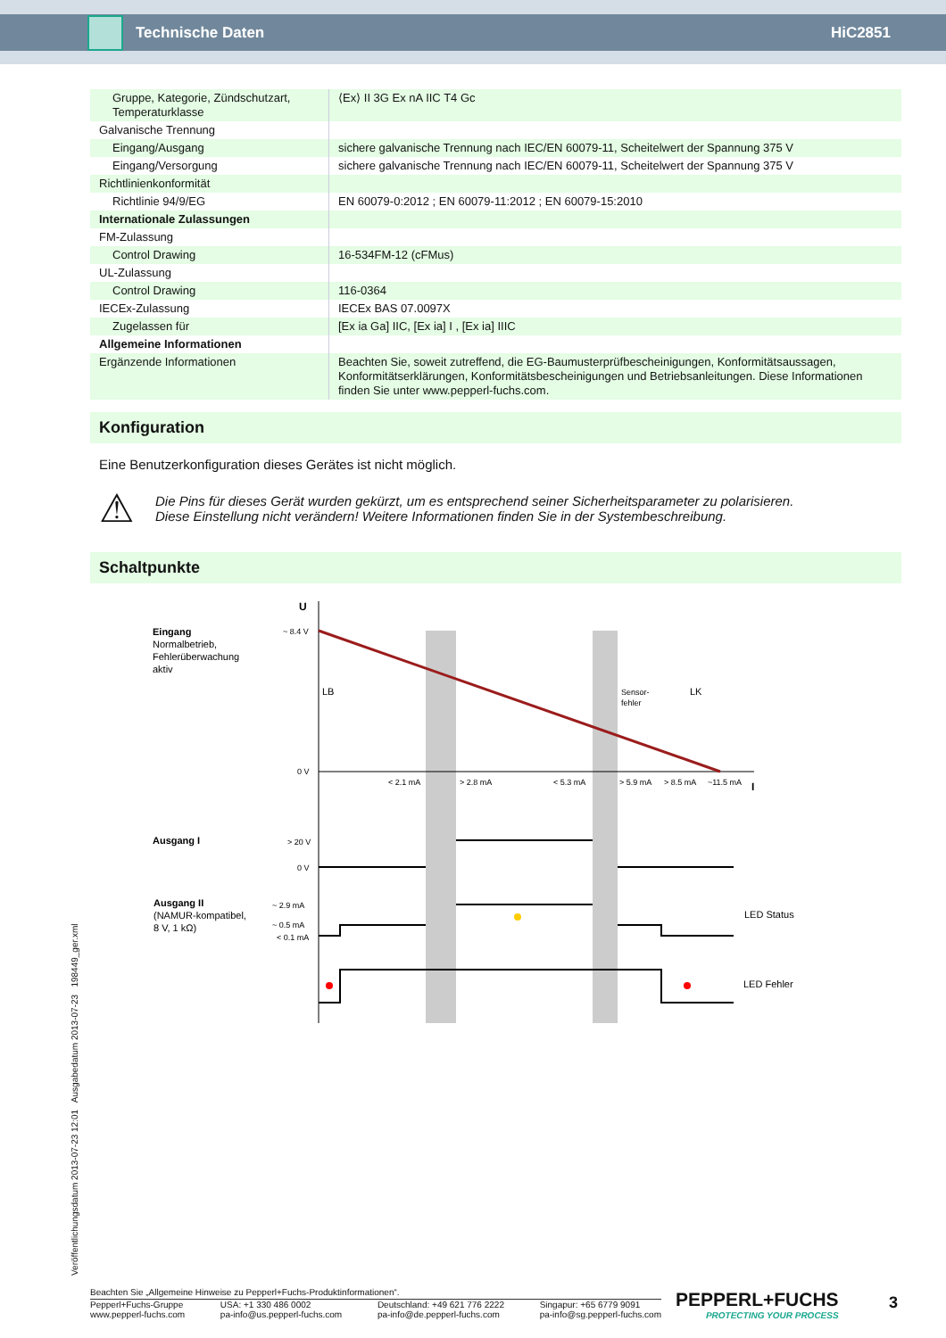Technische Daten HiC2851
| Gruppe, Kategorie, Zündschutzart, Temperaturklasse | ⟨Ex⟩ II 3G Ex nA IIC T4 Gc |
| Galvanische Trennung | |
| Eingang/Ausgang | sichere galvanische Trennung nach IEC/EN 60079-11, Scheitelwert der Spannung 375 V |
| Eingang/Versorgung | sichere galvanische Trennung nach IEC/EN 60079-11, Scheitelwert der Spannung 375 V |
| Richtlinienkonformität | |
| Richtlinie 94/9/EG | EN 60079-0:2012 ; EN 60079-11:2012 ; EN 60079-15:2010 |
| Internationale Zulassungen | |
| FM-Zulassung | |
| Control Drawing | 16-534FM-12 (cFMus) |
| UL-Zulassung | |
| Control Drawing | 116-0364 |
| IECEx-Zulassung | IECEx BAS 07.0097X |
| Zugelassen für | [Ex ia Ga] IIC, [Ex ia] I , [Ex ia] IIIC |
| Allgemeine Informationen | |
| Ergänzende Informationen | Beachten Sie, soweit zutreffend, die EG-Baumusterprüfbescheinigungen, Konformitätsaussagen, Konformitätserklärungen, Konformitätsbescheinigungen und Betriebsanleitungen. Diese Informationen finden Sie unter www.pepperl-fuchs.com. |
Konfiguration
Eine Benutzerkonfiguration dieses Gerätes ist nicht möglich.
⚠
Die Pins für dieses Gerät wurden gekürzt, um es entsprechend seiner Sicherheitsparameter zu polarisieren.
Diese Einstellung nicht verändern! Weitere Informationen finden Sie in der Systembeschreibung.
Schaltpunkte
U
I
Eingang
Normalbetrieb,
Fehlerüberwachung
aktiv
~ 8.4 V
0 V
LB
Sensor-
fehler
LK
< 2.1 mA
> 2.8 mA
< 5.3 mA
> 5.9 mA
> 8.5 mA
~11.5 mA
Ausgang I
> 20 V
0 V
Ausgang II
(NAMUR-kompatibel,
8 V, 1 kΩ)
~ 2.9 mA
~ 0.5 mA
< 0.1 mA
LED Status
LED Fehler
Veröffentlichungsdatum 2013-07-23 12:01 Ausgabedatum 2013-07-23 198449_ger.xml
Beachten Sie „Allgemeine Hinweise zu Pepperl+Fuchs-Produktinformationen“.
Pepperl+Fuchs-Gruppe
www.pepperl-fuchs.com USA: +1 330 486 0002
pa-info@us.pepperl-fuchs.com Deutschland: +49 621 776 2222
pa-info@de.pepperl-fuchs.com Singapur: +65 6779 9091
pa-info@sg.pepperl-fuchs.com
PEPPERL+FUCHS
PROTECTING YOUR PROCESS
3